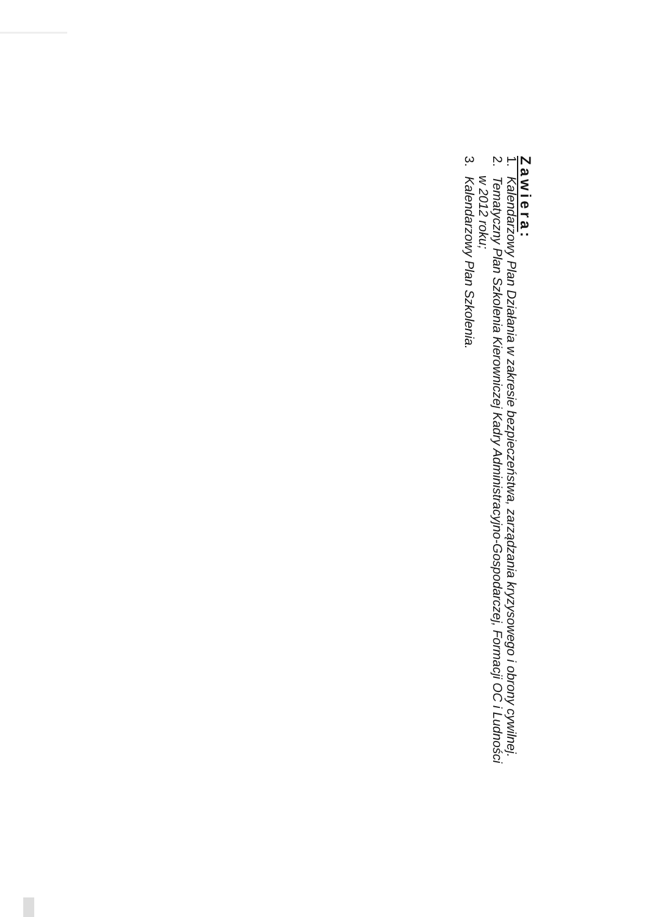Zawiera:
1. Kalendarzowy Plan Działania w zakresie bezpieczeństwa, zarządzania kryzysowego i obrony cywilnej.
2. Tematyczny Plan Szkolenia Kierowniczej Kadry Administracyjno-Gospodarczej, Formacji OC i Ludności
w 2012 roku;
3. Kalendarzowy Plan Szkolenia.